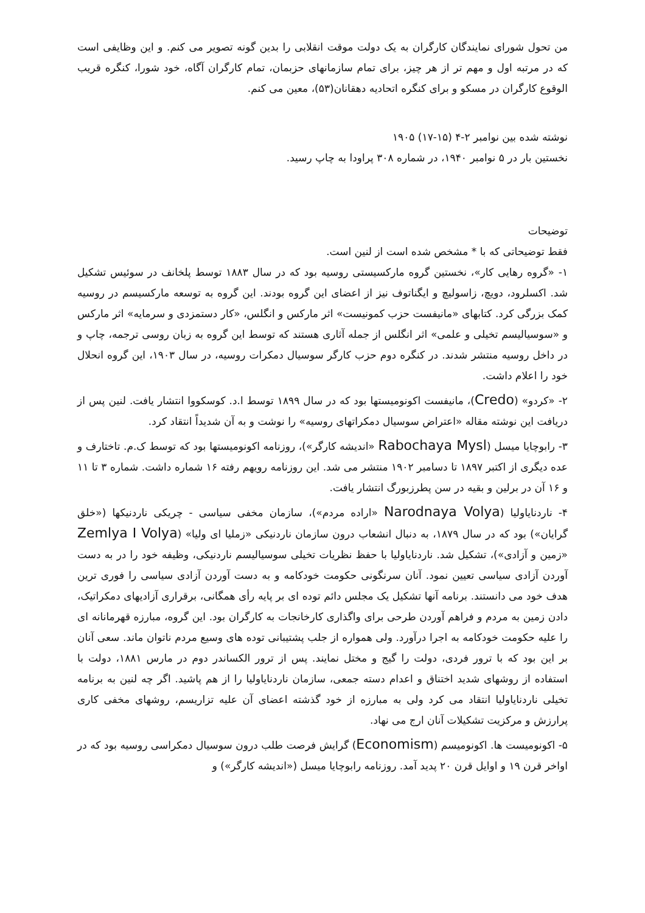من تحول شورای نمایندگان کارگران به یک دولت موقت انقلابی را بدین گونه تصویر می کنم. و این وظایفی است که در مرتبه اول و مهم تر از هر چیز، برای تمام سازمانهای حزبمان، تمام کارگران آگاه، خود شورا، کنگره قریب الوقوع کارگران در مسکو و برای کنگره اتحادیه دهقانان(۵۳)، معین می کنم.
نوشته شده بین نوامبر ۲-۴ (۱۵-۱۷) ۱۹۰۵
نخستین بار در ۵ نوامبر ۱۹۴۰، در شماره ۳۰۸ پراودا به چاپ رسید.
توضیحات
فقط توضیحاتی که با * مشخص شده است از لنین است.
۱- «گروه رهایی کار»، نخستین گروه مارکسیستی روسیه بود که در سال ۱۸۸۳ توسط پلخانف در سوئیس تشکیل شد. اکسلرود، دویچ، زاسولیچ و ایگناتوف نیز از اعضای این گروه بودند. این گروه به توسعه مارکسیسم در روسیه کمک بزرگی کرد. کتابهای «مانیفست حزب کمونیست» اثر مارکس و انگلس، «کار دستمزدی و سرمایه» اثر مارکس و «سوسیالیسم تخیلی و علمی» اثر انگلس از جمله آثاری هستند که توسط این گروه به زبان روسی ترجمه، چاپ و در داخل روسیه منتشر شدند. در کنگره دوم حزب کارگر سوسیال دمکرات روسیه، در سال ۱۹۰۳، این گروه انحلال خود را اعلام داشت.
۲- «کردو» (Credo)، مانیفست اکونومیستها بود که در سال ۱۸۹۹ توسط ا.د. کوسکووا انتشار یافت. لنین پس از دریافت این نوشته مقاله «اعتراض سوسیال دمکراتهای روسیه» را نوشت و به آن شدیداً انتقاد کرد.
۳- رابوچایا میسل (Rabochaya Mysl «اندیشه کارگر»)، روزنامه اکونومیستها بود که توسط ک.م. تاختارف و عده دیگری از اکتبر ۱۸۹۷ تا دسامبر ۱۹۰۲ منتشر می شد. این روزنامه رویهم رفته ۱۶ شماره داشت. شماره ۳ تا ۱۱ و ۱۶ آن در برلین و بقیه در سن پطرزبورگ انتشار یافت.
۴- ناردنایاولیا (Narodnaya Volya «اراده مردم»)، سازمان مخفی سیاسی - چریکی ناردنیکها («خلق گرایان») بود که در سال ۱۸۷۹، به دنبال انشعاب درون سازمان ناردنیکی «زملیا ای ولیا» (Zemlya I Volya «زمین و آزادی»)، تشکیل شد. ناردنایاولیا با حفظ نظریات تخیلی سوسیالیسم ناردنیکی، وظیفه خود را در به دست آوردن آزادی سیاسی تعیین نمود. آنان سرنگونی حکومت خودکامه و به دست آوردن آزادی سیاسی را فوری ترین هدف خود می دانستند. برنامه آنها تشکیل یک مجلس دائم توده ای بر پایه رأی همگانی، برقراری آزادیهای دمکراتیک، دادن زمین به مردم و فراهم آوردن طرحی برای واگذاری کارخانجات به کارگران بود. این گروه، مبارزه قهرمانانه ای را علیه حکومت خودکامه به اجرا درآورد. ولی همواره از جلب پشتیبانی توده های وسیع مردم ناتوان ماند. سعی آنان بر این بود که با ترور فردی، دولت را گیج و مختل نمایند. پس از ترور الکساندر دوم در مارس ۱۸۸۱، دولت با استفاده از روشهای شدید اختناق و اعدام دسته جمعی، سازمان ناردنایاولیا را از هم پاشید. اگر چه لنین به برنامه تخیلی ناردنایاولیا انتقاد می کرد ولی به مبارزه از خود گذشته اعضای آن علیه تزاریسم، روشهای مخفی کاری پرارزش و مرکزیت تشکیلات آنان ارج می نهاد.
۵- اکونومیست ها. اکونومیسم (Economism) گرایش فرصت طلب درون سوسیال دمکراسی روسیه بود که در اواخر قرن ۱۹ و اوایل قرن ۲۰ پدید آمد. روزنامه رابوچایا میسل («اندیشه کارگر») و